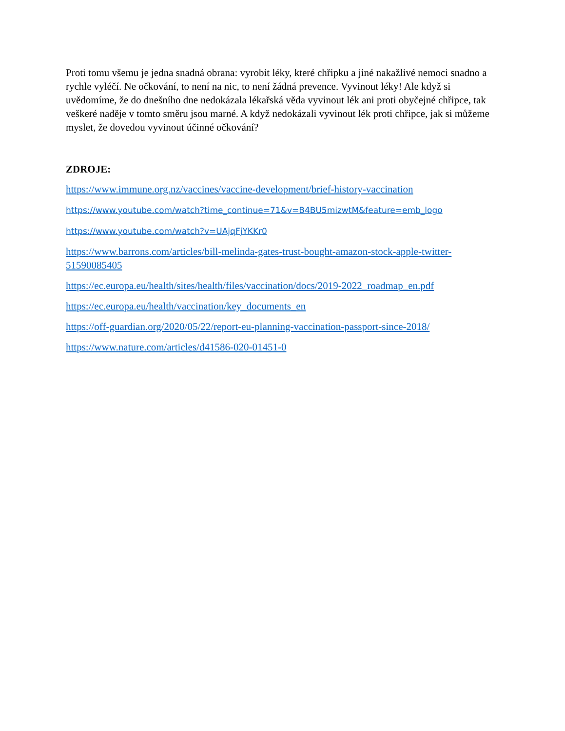Proti tomu všemu je jedna snadná obrana: vyrobit léky, které chřipku a jiné nakažlivé nemoci snadno a rychle vyléčí. Ne očkování, to není na nic, to není žádná prevence. Vyvinout léky! Ale když si uvědomíme, že do dnešního dne nedokázala lékařská věda vyvinout lék ani proti obyčejné chřipce, tak veškeré naděje v tomto směru jsou marné. A když nedokázali vyvinout lék proti chřipce, jak si můžeme myslet, že dovedou vyvinout účinné očkování?
ZDROJE:
https://www.immune.org.nz/vaccines/vaccine-development/brief-history-vaccination
https://www.youtube.com/watch?time_continue=71&v=B4BU5mizwtM&feature=emb_logo
https://www.youtube.com/watch?v=UAjqFjYKKr0
https://www.barrons.com/articles/bill-melinda-gates-trust-bought-amazon-stock-apple-twitter-51590085405
https://ec.europa.eu/health/sites/health/files/vaccination/docs/2019-2022_roadmap_en.pdf
https://ec.europa.eu/health/vaccination/key_documents_en
https://off-guardian.org/2020/05/22/report-eu-planning-vaccination-passport-since-2018/
https://www.nature.com/articles/d41586-020-01451-0